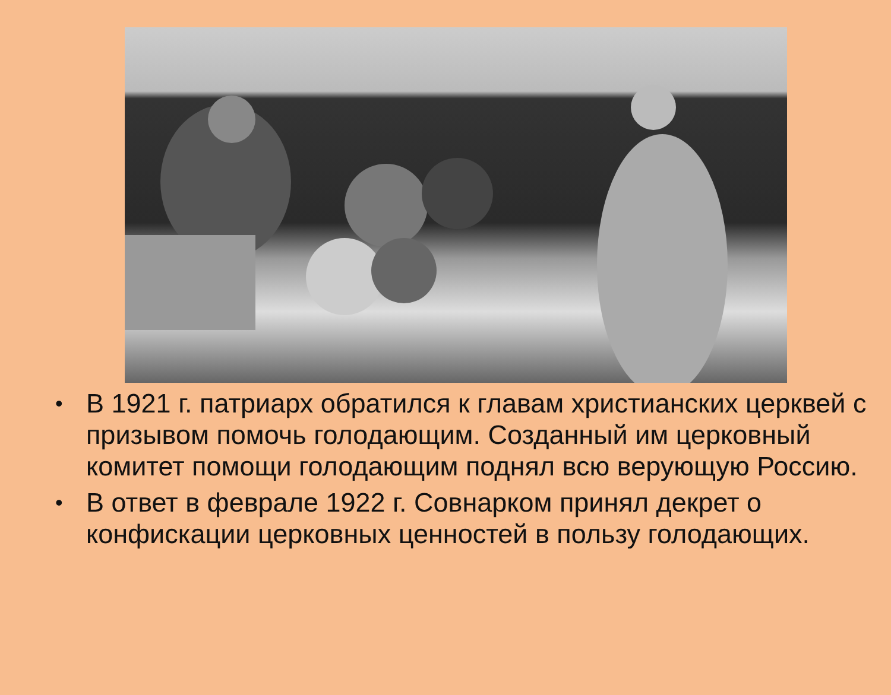• В 1921 г. патриарх обратился к главам христианских церквей с призывом помочь голодающим. Созданный им церковный комитет помощи голодающим поднял всю верующую Россию.
• В ответ в феврале 1922 г. Совнарком принял декрет о конфискации церковных ценностей в пользу голодающих.